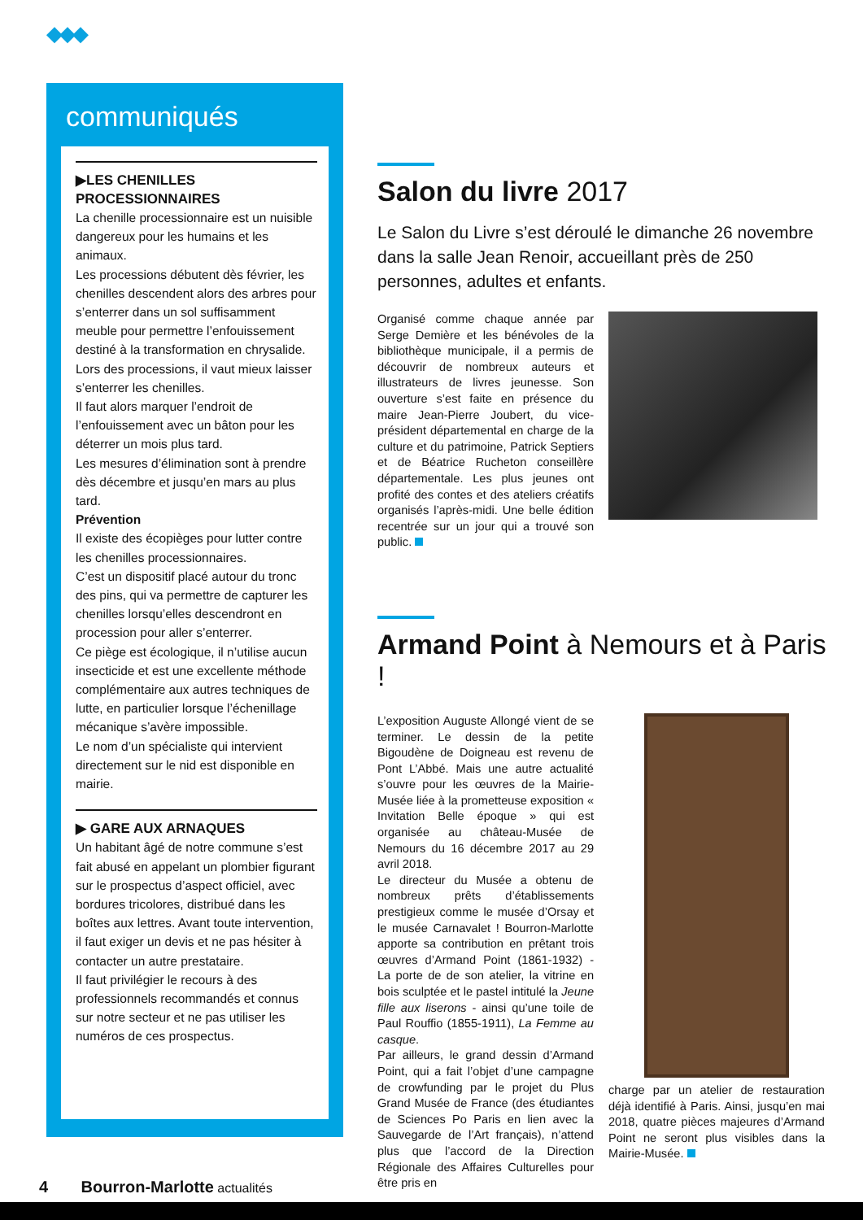◆◆◆
communiqués
▶LES CHENILLES PROCESSIONNAIRES
La chenille processionnaire est un nuisible dangereux pour les humains et les animaux.
Les processions débutent dès février, les chenilles descendent alors des arbres pour s’enterrer dans un sol suffisamment meuble pour permettre l’enfouissement destiné à la transformation en chrysalide.
Lors des processions, il vaut mieux laisser s’enterrer les chenilles.
Il faut alors marquer l’endroit de l’enfouissement avec un bâton pour les déterrer un mois plus tard.
Les mesures d’élimination sont à prendre dès décembre et jusqu’en mars au plus tard.
Prévention
Il existe des écopièges pour lutter contre les chenilles processionnaires.
C’est un dispositif placé autour du tronc des pins, qui va permettre de capturer les chenilles lorsqu’elles descendront en procession pour aller s’enterrer.
Ce piège est écologique, il n’utilise aucun insecticide et est une excellente méthode complémentaire aux autres techniques de lutte, en particulier lorsque l’échenillage mécanique s’avère impossible.
Le nom d’un spécialiste qui intervient directement sur le nid est disponible en mairie.
▶ GARE AUX ARNAQUES
Un habitant âgé de notre commune s’est fait abusé en appelant un plombier figurant sur le prospectus d’aspect officiel, avec bordures tricolores, distribué dans les boîtes aux lettres. Avant toute intervention, il faut exiger un devis et ne pas hésiter à contacter un autre prestataire.
Il faut privilégier le recours à des professionnels recommandés et connus sur notre secteur et ne pas utiliser les numéros de ces prospectus.
Salon du livre 2017
Le Salon du Livre s’est déroulé le dimanche 26 novembre dans la salle Jean Renoir, accueillant près de 250 personnes, adultes et enfants.
Organisé comme chaque année par Serge Demière et les bénévoles de la bibliothèque municipale, il a permis de découvrir de nombreux auteurs et illustrateurs de livres jeunesse. Son ouverture s’est faite en présence du maire Jean-Pierre Joubert, du vice-président départemental en charge de la culture et du patrimoine, Patrick Septiers et de Béatrice Rucheton conseillère départementale. Les plus jeunes ont profité des contes et des ateliers créatifs organisés l’après-midi. Une belle édition recentrée sur un jour qui a trouvé son public.
Armand Point à Nemours et à Paris !
L’exposition Auguste Allongé vient de se terminer. Le dessin de la petite Bigoudène de Doigneau est revenu de Pont L’Abbé. Mais une autre actualité s’ouvre pour les œuvres de la Mairie-Musée liée à la prometteuse exposition « Invitation Belle époque » qui est organisée au château-Musée de Nemours du 16 décembre 2017 au 29 avril 2018.
Le directeur du Musée a obtenu de nombreux prêts d’établissements prestigieux comme le musée d’Orsay et le musée Carnavalet ! Bourron-Marlotte apporte sa contribution en prêtant trois œuvres d’Armand Point (1861-1932) - La porte de de son atelier, la vitrine en bois sculptée et le pastel intitulé la Jeune fille aux liserons - ainsi qu’une toile de Paul Rouffio (1855-1911), La Femme au casque.
Par ailleurs, le grand dessin d’Armand Point, qui a fait l’objet d’une campagne de crowfunding par le projet du Plus Grand Musée de France (des étudiantes de Sciences Po Paris en lien avec la Sauvegarde de l’Art français), n’attend plus que l’accord de la Direction Régionale des Affaires Culturelles pour être pris en
charge par un atelier de restauration déjà identifié à Paris. Ainsi, jusqu’en mai 2018, quatre pièces majeures d’Armand Point ne seront plus visibles dans la Mairie-Musée.
4 Bourron-Marlotte actualités